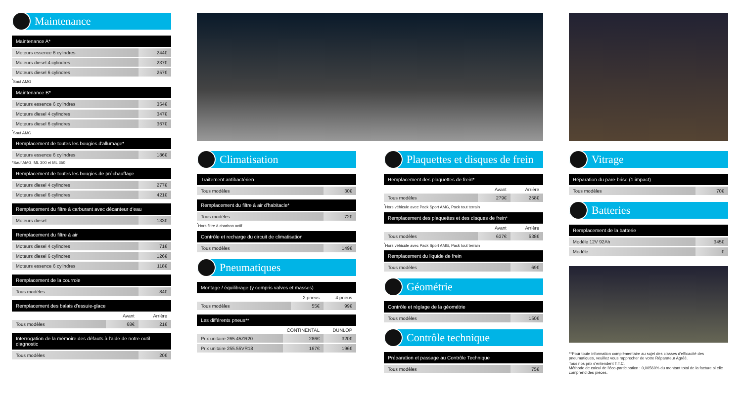Maintenance
Maintenance A*
| Moteurs essence 6 cylindres | 244€ |
| Moteurs diesel 4 cylindres | 237€ |
| Moteurs diesel 6 cylindres | 257€ |
<sup>*</sup> Sauf AMG
Maintenance B*
| Moteurs essence 6 cylindres | 354€ |
| Moteurs diesel 4 cylindres | 347€ |
| Moteurs diesel 6 cylindres | 367€ |
<sup>*</sup> Sauf AMG
Remplacement de toutes les bougies d'allumage*
| Moteurs essence 6 cylindres | 186€ |
*Sauf AMG, ML 300 et ML 350
Remplacement de toutes les bougies de préchauffage
| Moteurs diesel 4 cylindres | 277€ |
| Moteurs diesel 6 cylindres | 421€ |
Remplacement du filtre à carburant avec décanteur d'eau
| Moteurs diesel | 133€ |
Remplacement du filtre à air
| Moteurs diesel 4 cylindres | 71€ |
| Moteurs diesel 6 cylindres | 126€ |
| Moteurs essence 6 cylindres | 118€ |
Remplacement de la courroie
| Tous modèles | 84€ |
Remplacement des balais d'essuie-glace
| | Avant | Arrière |
| --- | --- | --- |
| Tous modèles | 68€ | 21€ |
Interrogation de la mémoire des défauts à l'aide de notre outil diagnostic
| Tous modèles | 20€ |
Climatisation
Traitement antibactérien
| Tous modèles | 30€ |
Remplacement du filtre à air d'habitacle*
| Tous modèles | 72€ |
<sup>*</sup> Hors filtre à charbon actif
Contrôle et recharge du circuit de climatisation
| Tous modèles | 149€ |
Pneumatiques
Montage / équilibrage (y compris valves et masses)
| | 2 pneus | 4 pneus |
| --- | --- | --- |
| Tous modèles | 55€ | 99€ |
Les différents pneus**
| | CONTINENTAL | DUNLOP |
| --- | --- | --- |
| Prix unitaire 265.45ZR20 | 286€ | 320€ |
| Prix unitaire 255.55VR18 | 167€ | 196€ |
Plaquettes et disques de frein
Remplacement des plaquettes de frein*
| | Avant | Arrière |
| --- | --- | --- |
| Tous modèles | 279€ | 258€ |
<sup>*</sup> Hors véhicule avec Pack Sport AMG, Pack tout terrain
Remplacement des plaquettes et des disques de frein*
| | Avant | Arrière |
| --- | --- | --- |
| Tous modèles | 637€ | 538€ |
<sup>*</sup> Hors véhicule avec Pack Sport AMG, Pack tout terrain
Remplacement du liquide de frein
| Tous modèles | 69€ |
Géométrie
Contrôle et réglage de la géométrie
| Tous modèles | 150€ |
Contrôle technique
Préparation et passage au Contrôle Technique
| Tous modèles | 75€ |
Vitrage
Réparation du pare-brise (1 impact)
| Tous modèles | 70€ |
Batteries
Remplacement de la batterie
| Modèle 12V 92Ah | 345€ |
| Modèle | € |
**Pour toute information complémentaire au sujet des classes d'efficacité des pneumatiques, veuillez vous rapprocher de votre Réparateur Agréé.
Tous nos prix s'entendent T.T.C.
Méthode de calcul de l'éco-participation : 0,00560% du montant total de la facture si elle comprend des pièces.